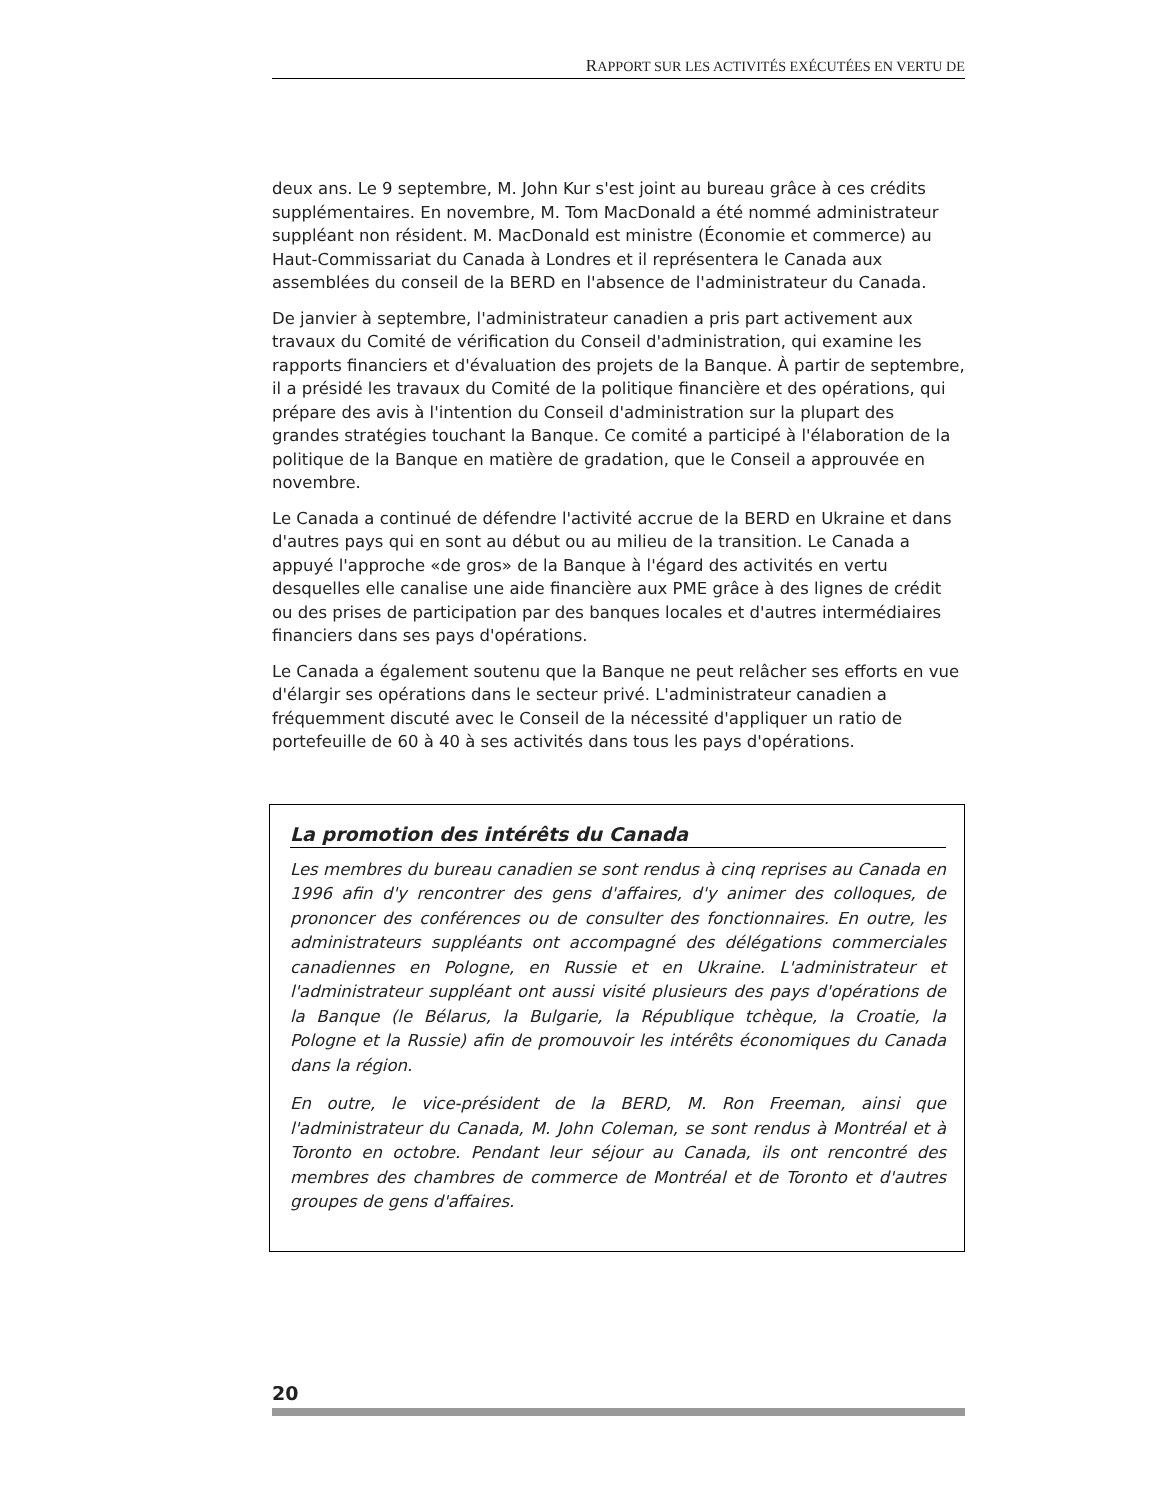RAPPORT SUR LES ACTIVITÉS EXÉCUTÉES EN VERTU DE
deux ans. Le 9 septembre, M. John Kur s'est joint au bureau grâce à ces crédits supplémentaires. En novembre, M. Tom MacDonald a été nommé administrateur suppléant non résident. M. MacDonald est ministre (Économie et commerce) au Haut-Commissariat du Canada à Londres et il représentera le Canada aux assemblées du conseil de la BERD en l'absence de l'administrateur du Canada.
De janvier à septembre, l'administrateur canadien a pris part activement aux travaux du Comité de vérification du Conseil d'administration, qui examine les rapports financiers et d'évaluation des projets de la Banque. À partir de septembre, il a présidé les travaux du Comité de la politique financière et des opérations, qui prépare des avis à l'intention du Conseil d'administration sur la plupart des grandes stratégies touchant la Banque. Ce comité a participé à l'élaboration de la politique de la Banque en matière de gradation, que le Conseil a approuvée en novembre.
Le Canada a continué de défendre l'activité accrue de la BERD en Ukraine et dans d'autres pays qui en sont au début ou au milieu de la transition. Le Canada a appuyé l'approche «de gros» de la Banque à l'égard des activités en vertu desquelles elle canalise une aide financière aux PME grâce à des lignes de crédit ou des prises de participation par des banques locales et d'autres intermédiaires financiers dans ses pays d'opérations.
Le Canada a également soutenu que la Banque ne peut relâcher ses efforts en vue d'élargir ses opérations dans le secteur privé. L'administrateur canadien a fréquemment discuté avec le Conseil de la nécessité d'appliquer un ratio de portefeuille de 60 à 40 à ses activités dans tous les pays d'opérations.
La promotion des intérêts du Canada
Les membres du bureau canadien se sont rendus à cinq reprises au Canada en 1996 afin d'y rencontrer des gens d'affaires, d'y animer des colloques, de prononcer des conférences ou de consulter des fonctionnaires. En outre, les administrateurs suppléants ont accompagné des délégations commerciales canadiennes en Pologne, en Russie et en Ukraine. L'administrateur et l'administrateur suppléant ont aussi visité plusieurs des pays d'opérations de la Banque (le Bélarus, la Bulgarie, la République tchèque, la Croatie, la Pologne et la Russie) afin de promouvoir les intérêts économiques du Canada dans la région.
En outre, le vice-président de la BERD, M. Ron Freeman, ainsi que l'administrateur du Canada, M. John Coleman, se sont rendus à Montréal et à Toronto en octobre. Pendant leur séjour au Canada, ils ont rencontré des membres des chambres de commerce de Montréal et de Toronto et d'autres groupes de gens d'affaires.
20